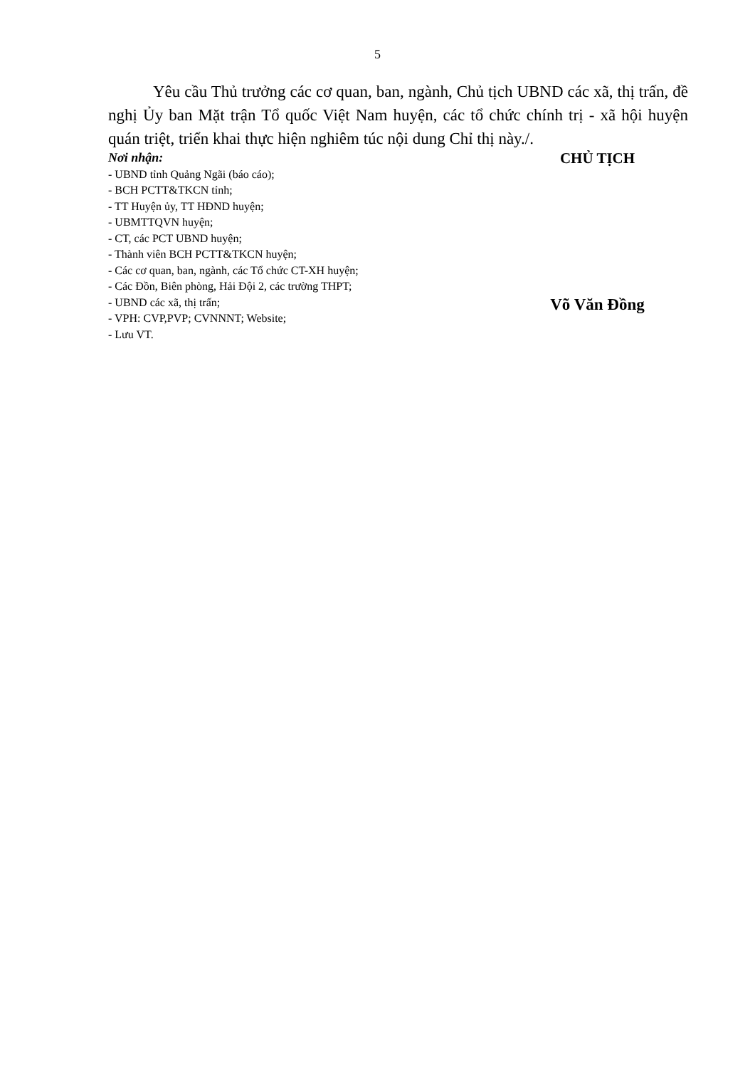5
Yêu cầu Thủ trưởng các cơ quan, ban, ngành, Chủ tịch UBND các xã, thị trấn, đề nghị Ủy ban Mặt trận Tổ quốc Việt Nam huyện, các tổ chức chính trị - xã hội huyện quán triệt, triển khai thực hiện nghiêm túc nội dung Chỉ thị này./.
Nơi nhận:
- UBND tỉnh Quảng Ngãi (báo cáo);
- BCH PCTT&TKCN tỉnh;
- TT Huyện ủy, TT HĐND huyện;
- UBMTTQVN huyện;
- CT, các PCT UBND huyện;
- Thành viên BCH PCTT&TKCN huyện;
- Các cơ quan, ban, ngành, các Tổ chức CT-XH huyện;
- Các Đồn, Biên phòng, Hải Đội 2, các trường THPT;
- UBND các xã, thị trấn;
- VPH: CVP,PVP; CVNNNT; Website;
- Lưu VT.
CHỦ TỊCH
Võ Văn Đồng